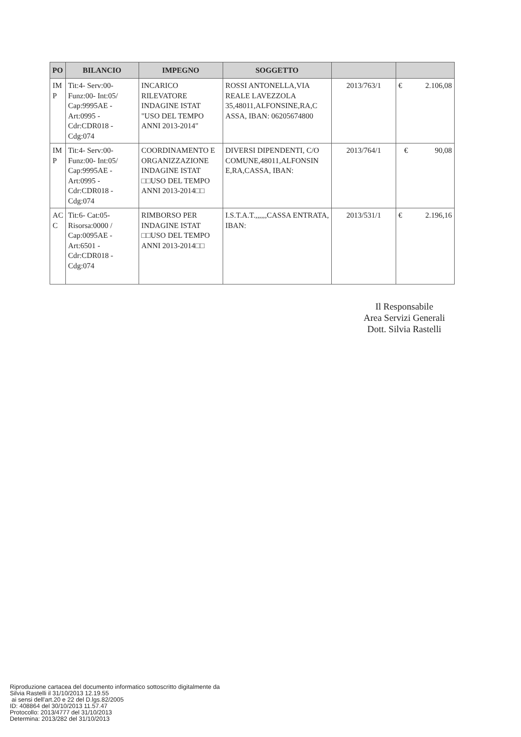| PO | BILANCIO | IMPEGNO | SOGGETTO | | |
| --- | --- | --- | --- | --- | --- |
| IM P | Tit:4- Serv:00- Funz:00- Int:05/ Cap:9995AE - Art:0995 - Cdr:CDR018 - Cdg:074 | INCARICO RILEVATORE INDAGINE ISTAT "USO DEL TEMPO ANNI 2013-2014" | ROSSI ANTONELLA,VIA REALE LAVEZZOLA 35,48011,ALFONSINE,RA,C ASSA, IBAN: 06205674800 | 2013/763/1 | € 2.106,08 |
| IM P | Tit:4- Serv:00- Funz:00- Int:05/ Cap:9995AE - Art:0995 - Cdr:CDR018 - Cdg:074 | COORDINAMENTO E ORGANIZZAZIONE INDAGINE ISTAT □□USO DEL TEMPO ANNI 2013-2014□□ | DIVERSI DIPENDENTI, C/O COMUNE,48011,ALFONSIN E,RA,CASSA, IBAN: | 2013/764/1 | € 90,08 |
| AC C | Tit:6- Cat:05- Risorsa:0000 / Cap:0095AE - Art:6501 - Cdr:CDR018 - Cdg:074 | RIMBORSO PER INDAGINE ISTAT □□USO DEL TEMPO ANNI 2013-2014□□ | I.S.T.A.T.,,,,,,CASSA ENTRATA, IBAN: | 2013/531/1 | € 2.196,16 |
Il Responsabile
Area Servizi Generali
Dott. Silvia Rastelli
Riproduzione cartacea del documento informatico sottoscritto digitalmente da
Silvia Rastelli il 31/10/2013 12.19.55
ai sensi dell'art.20 e 22 del D.lgs.82/2005
ID: 408864 del 30/10/2013 11.57.47
Protocollo: 2013/4777 del 31/10/2013
Determina: 2013/282 del 31/10/2013